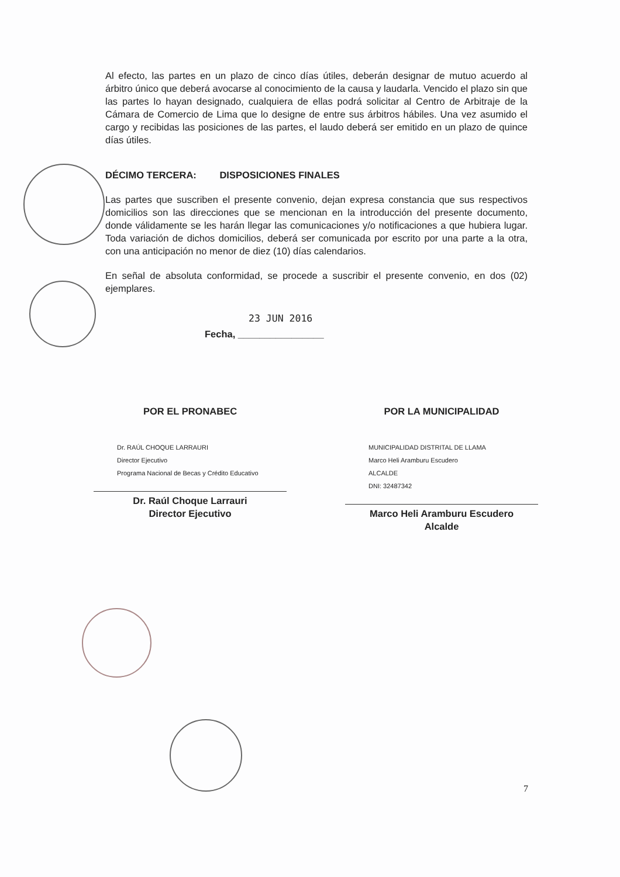Al efecto, las partes en un plazo de cinco días útiles, deberán designar de mutuo acuerdo al árbitro único que deberá avocarse al conocimiento de la causa y laudarla. Vencido el plazo sin que las partes lo hayan designado, cualquiera de ellas podrá solicitar al Centro de Arbitraje de la Cámara de Comercio de Lima que lo designe de entre sus árbitros hábiles. Una vez asumido el cargo y recibidas las posiciones de las partes, el laudo deberá ser emitido en un plazo de quince días útiles.
DÉCIMO TERCERA: DISPOSICIONES FINALES
Las partes que suscriben el presente convenio, dejan expresa constancia que sus respectivos domicilios son las direcciones que se mencionan en la introducción del presente documento, donde válidamente se les harán llegar las comunicaciones y/o notificaciones a que hubiera lugar. Toda variación de dichos domicilios, deberá ser comunicada por escrito por una parte a la otra, con una anticipación no menor de diez (10) días calendarios.
En señal de absoluta conformidad, se procede a suscribir el presente convenio, en dos (02) ejemplares.
23 JUN 2016
Fecha, ________________
POR EL PRONABEC
Dr. RAÚL CHOQUE LARRAURI
Director Ejecutivo
Programa Nacional de Becas y Crédito Educativo
Dr. Raúl Choque Larrauri
Director Ejecutivo
POR LA MUNICIPALIDAD
MUNICIPALIDAD DISTRITAL DE LLAMA
Marco Heli Aramburu Escudero
ALCALDE
DNI: 32487342
Marco Heli Aramburu Escudero
Alcalde
7